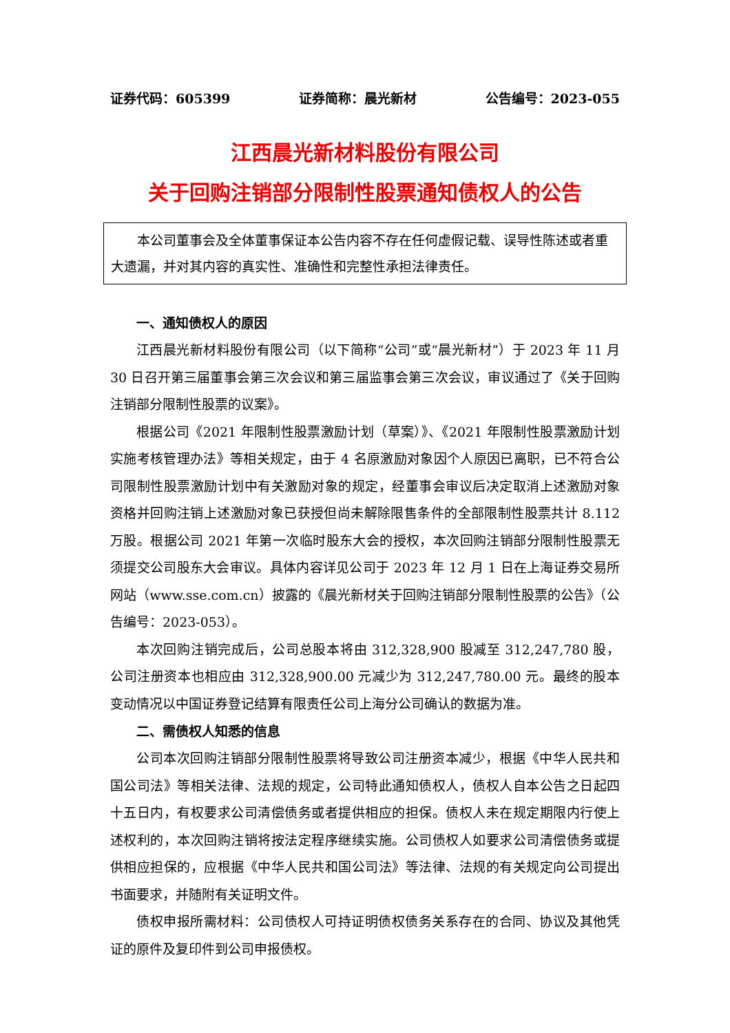证券代码：605399 证券简称：晨光新材 公告编号：2023-055
江西晨光新材料股份有限公司
关于回购注销部分限制性股票通知债权人的公告
本公司董事会及全体董事保证本公告内容不存在任何虚假记载、误导性陈述或者重大遗漏，并对其内容的真实性、准确性和完整性承担法律责任。
一、通知债权人的原因
江西晨光新材料股份有限公司（以下简称“公司”或“晨光新材”）于 2023 年 11 月 30 日召开第三届董事会第三次会议和第三届监事会第三次会议，审议通过了《关于回购注销部分限制性股票的议案》。
根据公司《2021 年限制性股票激励计划（草案）》、《2021 年限制性股票激励计划实施考核管理办法》等相关规定，由于 4 名原激励对象因个人原因已离职，已不符合公司限制性股票激励计划中有关激励对象的规定，经董事会审议后决定取消上述激励对象资格并回购注销上述激励对象已获授但尚未解除限售条件的全部限制性股票共计 8.112 万股。根据公司 2021 年第一次临时股东大会的授权，本次回购注销部分限制性股票无须提交公司股东大会审议。具体内容详见公司于 2023 年 12 月 1 日在上海证券交易所网站（www.sse.com.cn）披露的《晨光新材关于回购注销部分限制性股票的公告》（公告编号：2023-053）。
本次回购注销完成后，公司总股本将由 312,328,900 股减至 312,247,780 股，公司注册资本也相应由 312,328,900.00 元减少为 312,247,780.00 元。最终的股本变动情况以中国证券登记结算有限责任公司上海分公司确认的数据为准。
二、需债权人知悉的信息
公司本次回购注销部分限制性股票将导致公司注册资本减少，根据《中华人民共和国公司法》等相关法律、法规的规定，公司特此通知债权人，债权人自本公告之日起四十五日内，有权要求公司清偿债务或者提供相应的担保。债权人未在规定期限内行使上述权利的，本次回购注销将按法定程序继续实施。公司债权人如要求公司清偿债务或提供相应担保的，应根据《中华人民共和国公司法》等法律、法规的有关规定向公司提出书面要求，并随附有关证明文件。
债权申报所需材料：公司债权人可持证明债权债务关系存在的合同、协议及其他凭证的原件及复印件到公司申报债权。